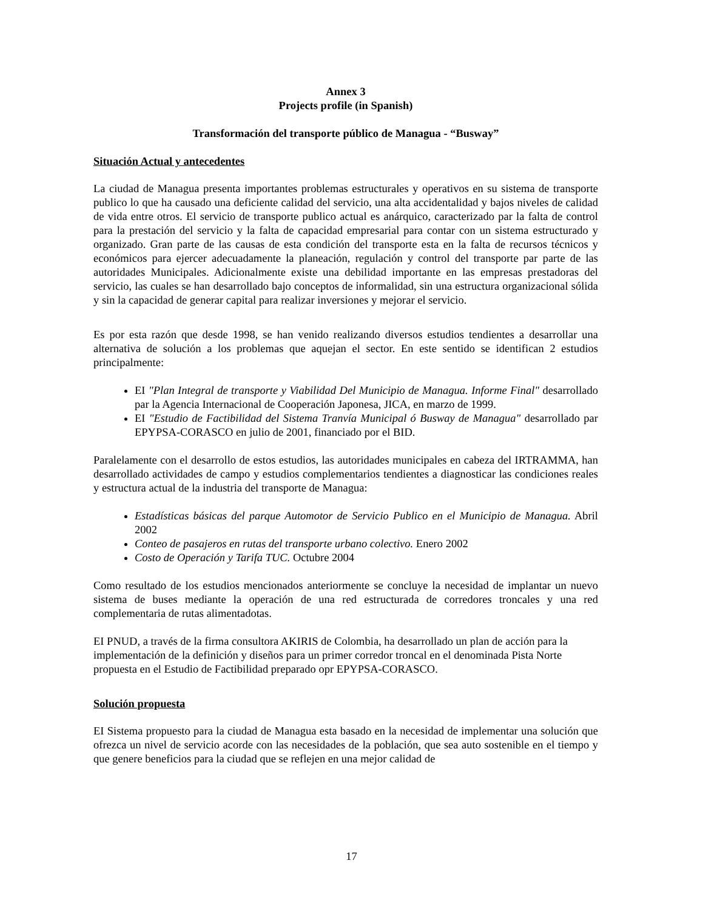Annex 3
Projects profile (in Spanish)
Transformación del transporte público de Managua - “Busway”
Situación Actual y antecedentes
La ciudad de Managua presenta importantes problemas estructurales y operativos en su sistema de transporte publico lo que ha causado una deficiente calidad del servicio, una alta accidentalidad y bajos niveles de calidad de vida entre otros. El servicio de transporte publico actual es anárquico, caracterizado par la falta de control para la prestación del servicio y la falta de capacidad empresarial para contar con un sistema estructurado y organizado. Gran parte de las causas de esta condición del transporte esta en la falta de recursos técnicos y económicos para ejercer adecuadamente la planeación, regulación y control del transporte par parte de las autoridades Municipales. Adicionalmente existe una debilidad importante en las empresas prestadoras del servicio, las cuales se han desarrollado bajo conceptos de informalidad, sin una estructura organizacional sólida y sin la capacidad de generar capital para realizar inversiones y mejorar el servicio.
Es por esta razón que desde 1998, se han venido realizando diversos estudios tendientes a desarrollar una alternativa de solución a los problemas que aquejan el sector. En este sentido se identifican 2 estudios principalmente:
EI "Plan Integral de transporte y Viabilidad Del Municipio de Managua. Informe Final" desarrollado par la Agencia Internacional de Cooperación Japonesa, JICA, en marzo de 1999.
EI "Estudio de Factibilidad del Sistema Tranvía Municipal ó Busway de Managua" desarrollado par EPYPSA-CORASCO en julio de 2001, financiado por el BID.
Paralelamente con el desarrollo de estos estudios, las autoridades municipales en cabeza del IRTRAMMA, han desarrollado actividades de campo y estudios complementarios tendientes a diagnosticar las condiciones reales y estructura actual de la industria del transporte de Managua:
Estadísticas básicas del parque Automotor de Servicio Publico en el Municipio de Managua. Abril 2002
Conteo de pasajeros en rutas del transporte urbano colectivo. Enero 2002
Costo de Operación y Tarifa TUC. Octubre 2004
Como resultado de los estudios mencionados anteriormente se concluye la necesidad de implantar un nuevo sistema de buses mediante la operación de una red estructurada de corredores troncales y una red complementaria de rutas alimentadotas.
EI PNUD, a través de la firma consultora AKIRIS de Colombia, ha desarrollado un plan de acción para la implementación de la definición y diseños para un primer corredor troncal en el denominada Pista Norte propuesta en el Estudio de Factibilidad preparado opr EPYPSA-CORASCO.
Solución propuesta
EI Sistema propuesto para la ciudad de Managua esta basado en la necesidad de implementar una solución que ofrezca un nivel de servicio acorde con las necesidades de la población, que sea auto sostenible en el tiempo y que genere beneficios para la ciudad que se reflejen en una mejor calidad de
17